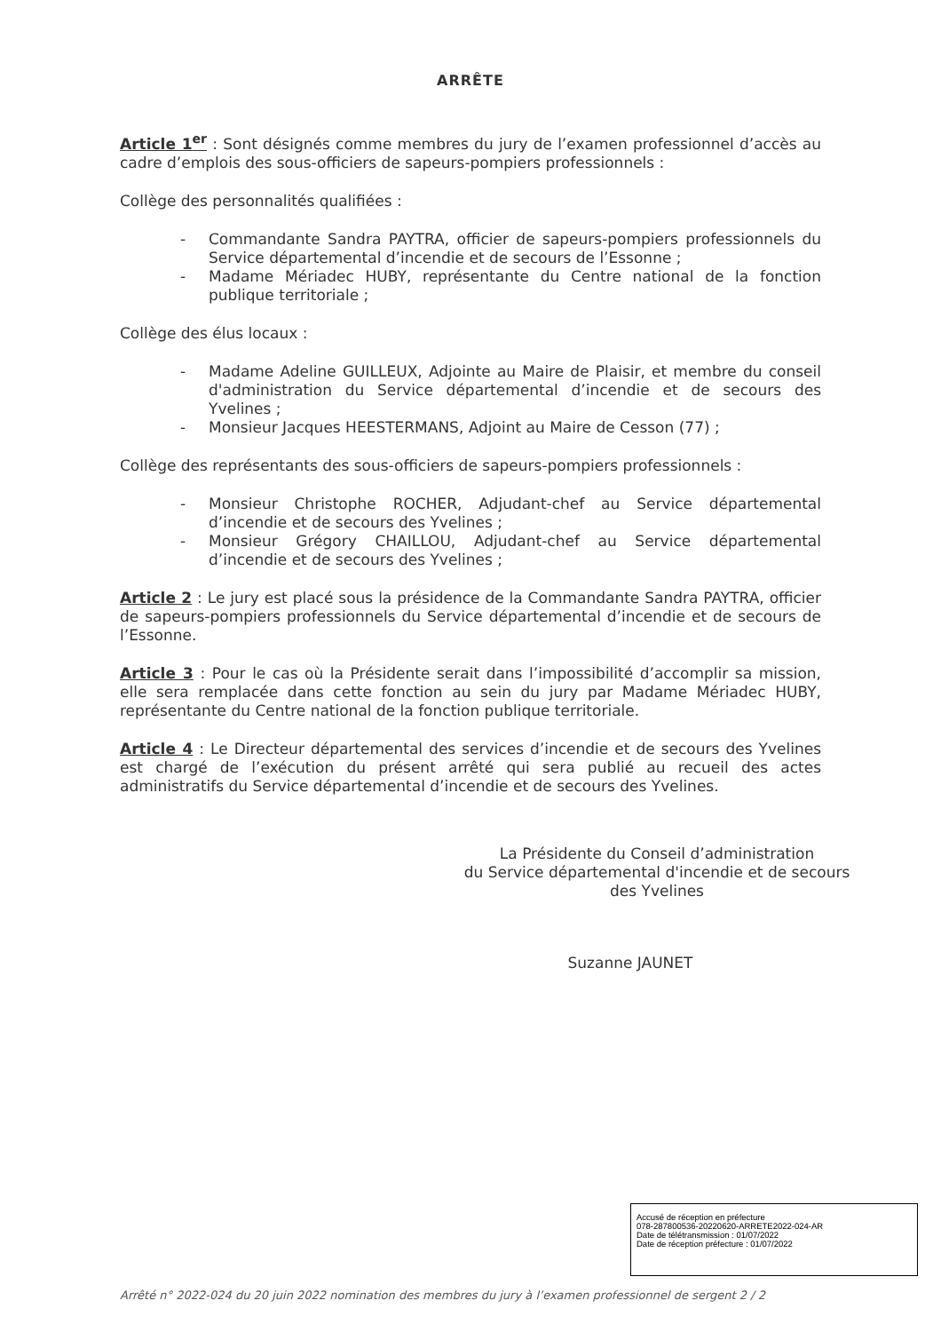ARRÊTE
Article 1<sup>er</sup> : Sont désignés comme membres du jury de l’examen professionnel d’accès au cadre d’emplois des sous-officiers de sapeurs-pompiers professionnels :
Collège des personnalités qualifiées :
- Commandante Sandra PAYTRA, officier de sapeurs-pompiers professionnels du Service départemental d’incendie et de secours de l’Essonne ;
- Madame Mériadec HUBY, représentante du Centre national de la fonction publique territoriale ;
Collège des élus locaux :
- Madame Adeline GUILLEUX, Adjointe au Maire de Plaisir, et membre du conseil d'administration du Service départemental d’incendie et de secours des Yvelines ;
- Monsieur Jacques HEESTERMANS, Adjoint au Maire de Cesson (77) ;
Collège des représentants des sous-officiers de sapeurs-pompiers professionnels :
- Monsieur Christophe ROCHER, Adjudant-chef au Service départemental d’incendie et de secours des Yvelines ;
- Monsieur Grégory CHAILLOU, Adjudant-chef au Service départemental d’incendie et de secours des Yvelines ;
Article 2 : Le jury est placé sous la présidence de la Commandante Sandra PAYTRA, officier de sapeurs-pompiers professionnels du Service départemental d’incendie et de secours de l’Essonne.
Article 3 : Pour le cas où la Présidente serait dans l’impossibilité d’accomplir sa mission, elle sera remplacée dans cette fonction au sein du jury par Madame Mériadec HUBY, représentante du Centre national de la fonction publique territoriale.
Article 4 : Le Directeur départemental des services d’incendie et de secours des Yvelines est chargé de l’exécution du présent arrêté qui sera publié au recueil des actes administratifs du Service départemental d’incendie et de secours des Yvelines.
La Présidente du Conseil d’administration
du Service départemental d'incendie et de secours
des Yvelines
Suzanne JAUNET
Accusé de réception en préfecture
078-287800536-20220620-ARRETE2022-024-AR
Date de télétransmission : 01/07/2022
Date de réception préfecture : 01/07/2022
Arrêté n° 2022-024 du 20 juin 2022 nomination des membres du jury à l’examen professionnel de sergent 2 / 2